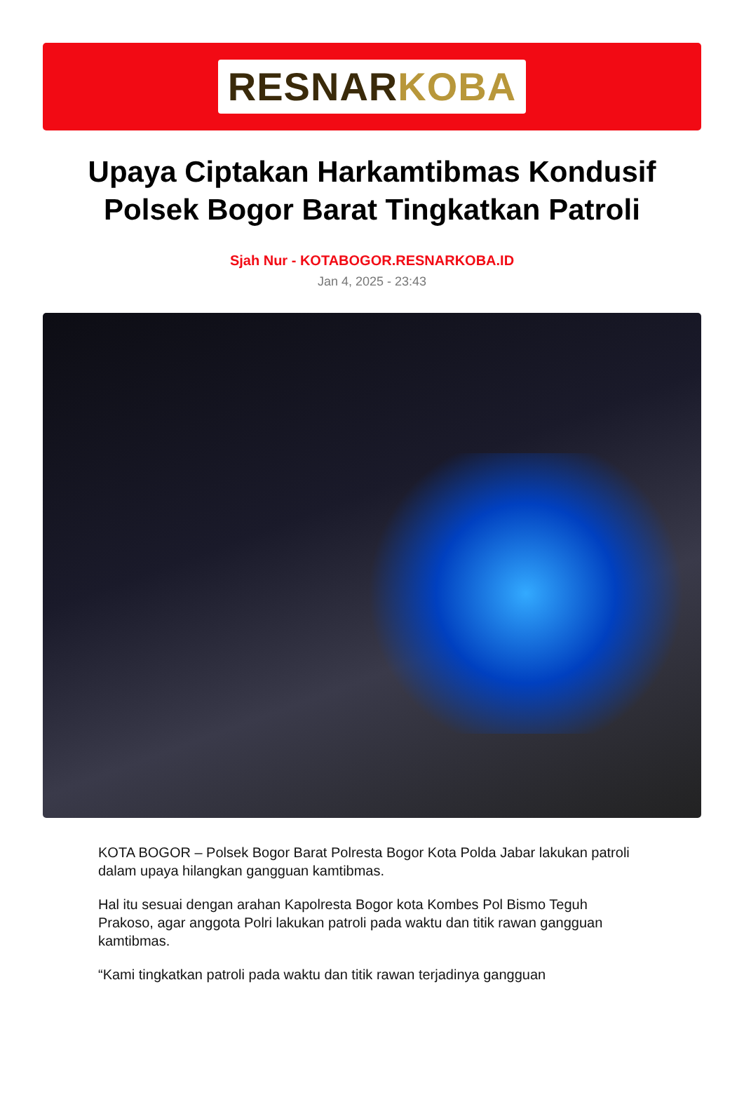RESNARKOBA
Upaya Ciptakan Harkamtibmas Kondusif Polsek Bogor Barat Tingkatkan Patroli
Sjah Nur - KOTABOGOR.RESNARKOBA.ID
Jan 4, 2025 - 23:43
KOTA BOGOR – Polsek Bogor Barat Polresta Bogor Kota Polda Jabar lakukan patroli dalam upaya hilangkan gangguan kamtibmas.
Hal itu sesuai dengan arahan Kapolresta Bogor kota Kombes Pol Bismo Teguh Prakoso, agar anggota Polri lakukan patroli pada waktu dan titik rawan gangguan kamtibmas.
“Kami tingkatkan patroli pada waktu dan titik rawan terjadinya gangguan